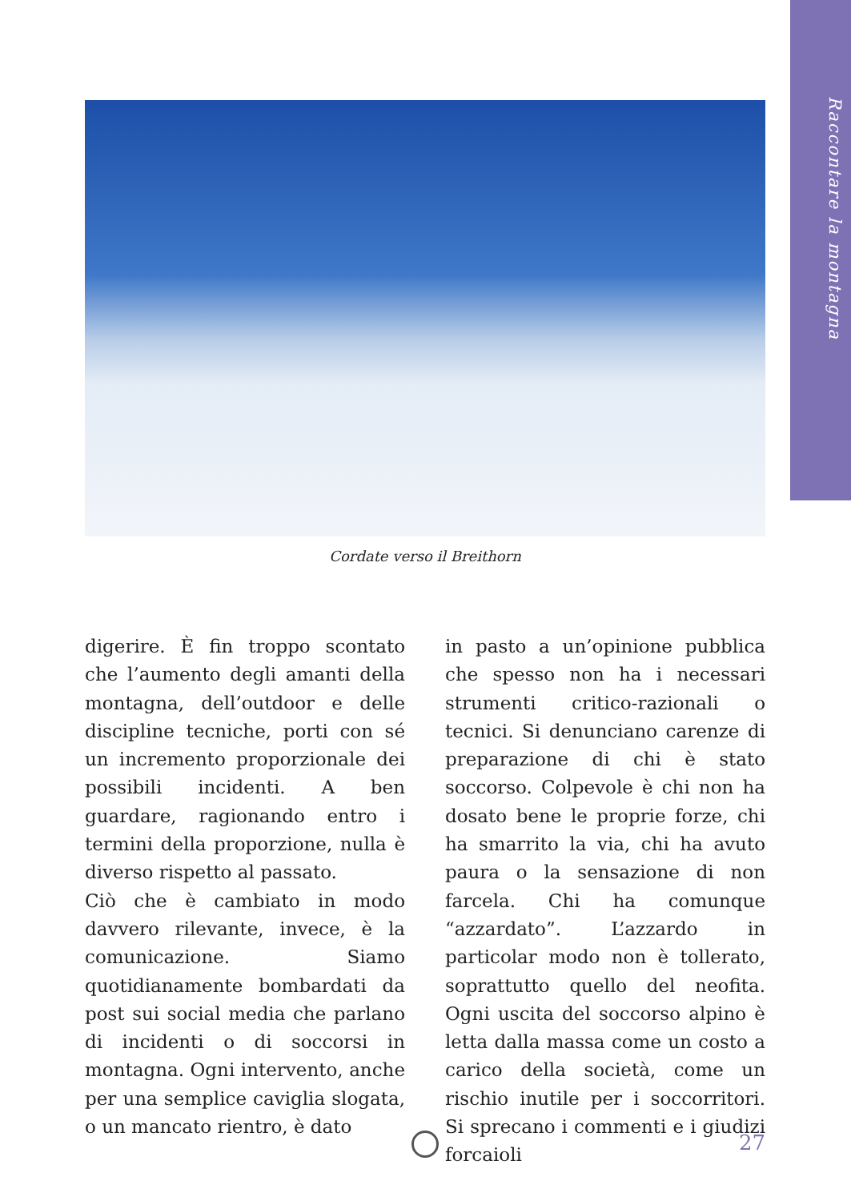Raccontare la montagna
Cordate verso il Breithorn
digerire. È fin troppo scontato che l’aumento degli amanti della montagna, dell’outdoor e delle discipline tecniche, porti con sé un incremento proporzionale dei possibili incidenti. A ben guardare, ragionando entro i termini della proporzione, nulla è diverso rispetto al passato.
Ciò che è cambiato in modo davvero rilevante, invece, è la comunicazione. Siamo quotidianamente bombardati da post sui social media che parlano di incidenti o di soccorsi in montagna. Ogni intervento, anche per una semplice caviglia slogata, o un mancato rientro, è dato
in pasto a un’opinione pubblica che spesso non ha i necessari strumenti critico-razionali o tecnici. Si denunciano carenze di preparazione di chi è stato soccorso. Colpevole è chi non ha dosato bene le proprie forze, chi ha smarrito la via, chi ha avuto paura o la sensazione di non farcela. Chi ha comunque “azzardato”. L’azzardo in particolar modo non è tollerato, soprattutto quello del neofita. Ogni uscita del soccorso alpino è letta dalla massa come un costo a carico della società, come un rischio inutile per i soccorritori. Si sprecano i commenti e i giudizi forcaioli
27